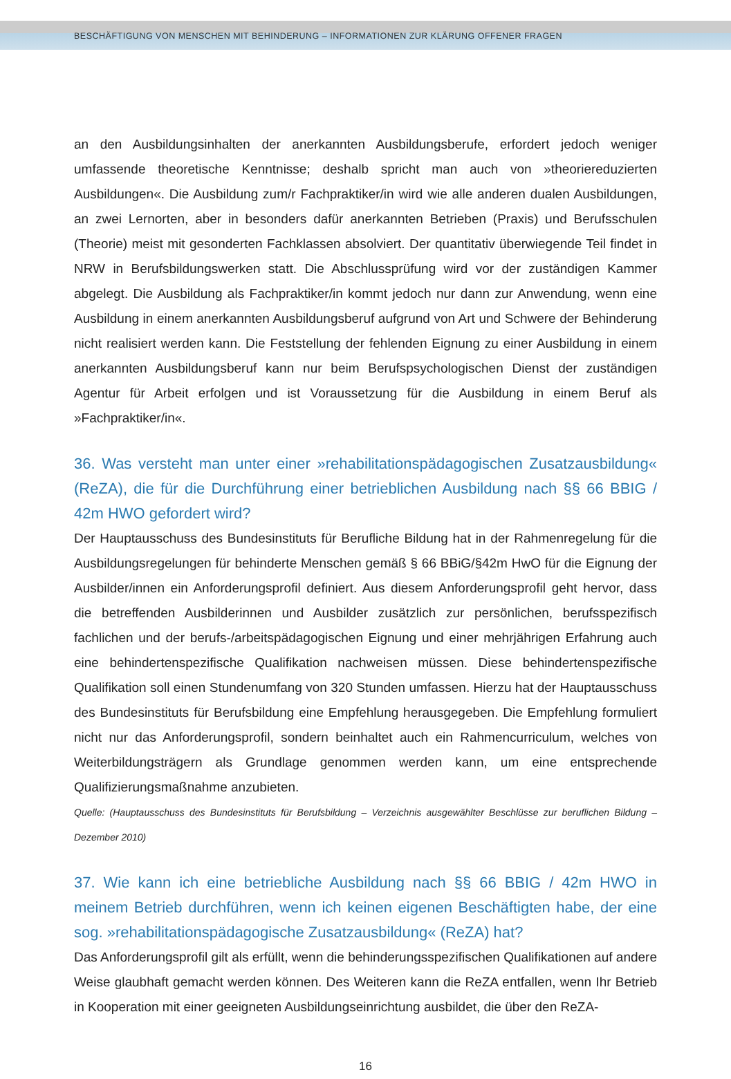BESCHÄFTIGUNG VON MENSCHEN MIT BEHINDERUNG – INFORMATIONEN ZUR KLÄRUNG OFFENER FRAGEN
an den Ausbildungsinhalten der anerkannten Ausbildungsberufe, erfordert jedoch weniger umfassende theoretische Kenntnisse; deshalb spricht man auch von »theoriereduzierten Ausbildungen«. Die Ausbildung zum/r Fachpraktiker/in wird wie alle anderen dualen Ausbildungen, an zwei Lernorten, aber in besonders dafür anerkannten Betrieben (Praxis) und Berufsschulen (Theorie) meist mit gesonderten Fachklassen absolviert. Der quantitativ überwiegende Teil findet in NRW in Berufsbildungswerken statt. Die Abschlussprüfung wird vor der zuständigen Kammer abgelegt. Die Ausbildung als Fachpraktiker/in kommt jedoch nur dann zur Anwendung, wenn eine Ausbildung in einem anerkannten Ausbildungsberuf aufgrund von Art und Schwere der Behinderung nicht realisiert werden kann. Die Feststellung der fehlenden Eignung zu einer Ausbildung in einem anerkannten Ausbildungsberuf kann nur beim Berufspsychologischen Dienst der zuständigen Agentur für Arbeit erfolgen und ist Voraussetzung für die Ausbildung in einem Beruf als »Fachpraktiker/in«.
36. Was versteht man unter einer »rehabilitationspädagogischen Zusatzausbildung« (ReZA), die für die Durchführung einer betrieblichen Ausbildung nach §§ 66 BBIG / 42m HWO gefordert wird?
Der Hauptausschuss des Bundesinstituts für Berufliche Bildung hat in der Rahmenregelung für die Ausbildungsregelungen für behinderte Menschen gemäß § 66 BBiG/§42m HwO für die Eignung der Ausbilder/innen ein Anforderungsprofil definiert. Aus diesem Anforderungsprofil geht hervor, dass die betreffenden Ausbilderinnen und Ausbilder zusätzlich zur persönlichen, berufsspezifisch fachlichen und der berufs-/arbeitspädagogischen Eignung und einer mehrjährigen Erfahrung auch eine behindertenspezifische Qualifikation nachweisen müssen. Diese behindertenspezifische Qualifikation soll einen Stundenumfang von 320 Stunden umfassen. Hierzu hat der Hauptausschuss des Bundesinstituts für Berufsbildung eine Empfehlung herausgegeben. Die Empfehlung formuliert nicht nur das Anforderungsprofil, sondern beinhaltet auch ein Rahmencurriculum, welches von Weiterbildungsträgern als Grundlage genommen werden kann, um eine entsprechende Qualifizierungsmaßnahme anzubieten.
Quelle: (Hauptausschuss des Bundesinstituts für Berufsbildung – Verzeichnis ausgewählter Beschlüsse zur beruflichen Bildung – Dezember 2010)
37. Wie kann ich eine betriebliche Ausbildung nach §§ 66 BBIG / 42m HWO in meinem Betrieb durchführen, wenn ich keinen eigenen Beschäftigten habe, der eine sog. »rehabilitationspädagogische Zusatzausbildung« (ReZA) hat?
Das Anforderungsprofil gilt als erfüllt, wenn die behinderungsspezifischen Qualifikationen auf andere Weise glaubhaft gemacht werden können. Des Weiteren kann die ReZA entfallen, wenn Ihr Betrieb in Kooperation mit einer geeigneten Ausbildungseinrichtung ausbildet, die über den ReZA-
16